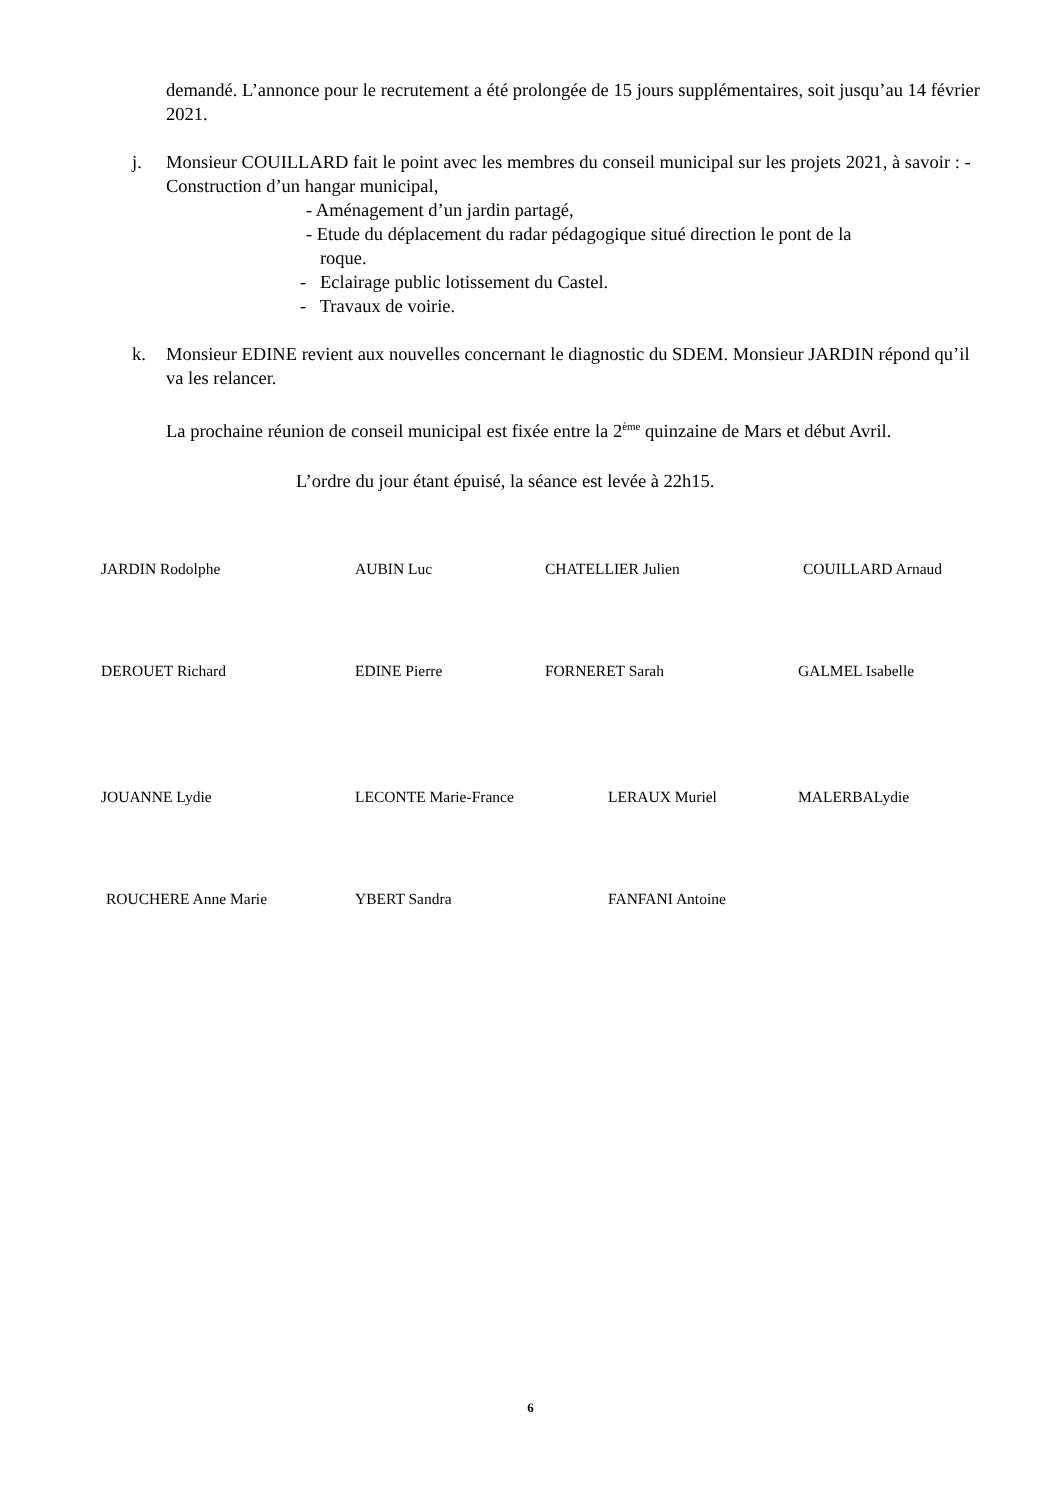demandé. L’annonce pour le recrutement a été prolongée de 15 jours supplémentaires, soit jusqu’au 14 février 2021.
j. Monsieur COUILLARD fait le point avec les membres du conseil municipal sur les projets 2021, à savoir : - Construction d’un hangar municipal,
- Aménagement d’un jardin partagé,
- Etude du déplacement du radar pédagogique situé direction le pont de la
roque.
- Eclairage public lotissement du Castel.
- Travaux de voirie.
k. Monsieur EDINE revient aux nouvelles concernant le diagnostic du SDEM. Monsieur JARDIN répond qu’il va les relancer.
La prochaine réunion de conseil municipal est fixée entre la 2<sup>ème</sup> quinzaine de Mars et début Avril.
L’ordre du jour étant épuisé, la séance est levée à 22h15.
JARDIN Rodolphe AUBIN Luc CHATELLIER Julien COUILLARD Arnaud
DEROUET Richard EDINE Pierre FORNERET Sarah GALMEL Isabelle
JOUANNE Lydie LECONTE Marie-France LERAUX Muriel MALERBALydie
ROUCHERE Anne Marie YBERT Sandra FANFANI Antoine
6